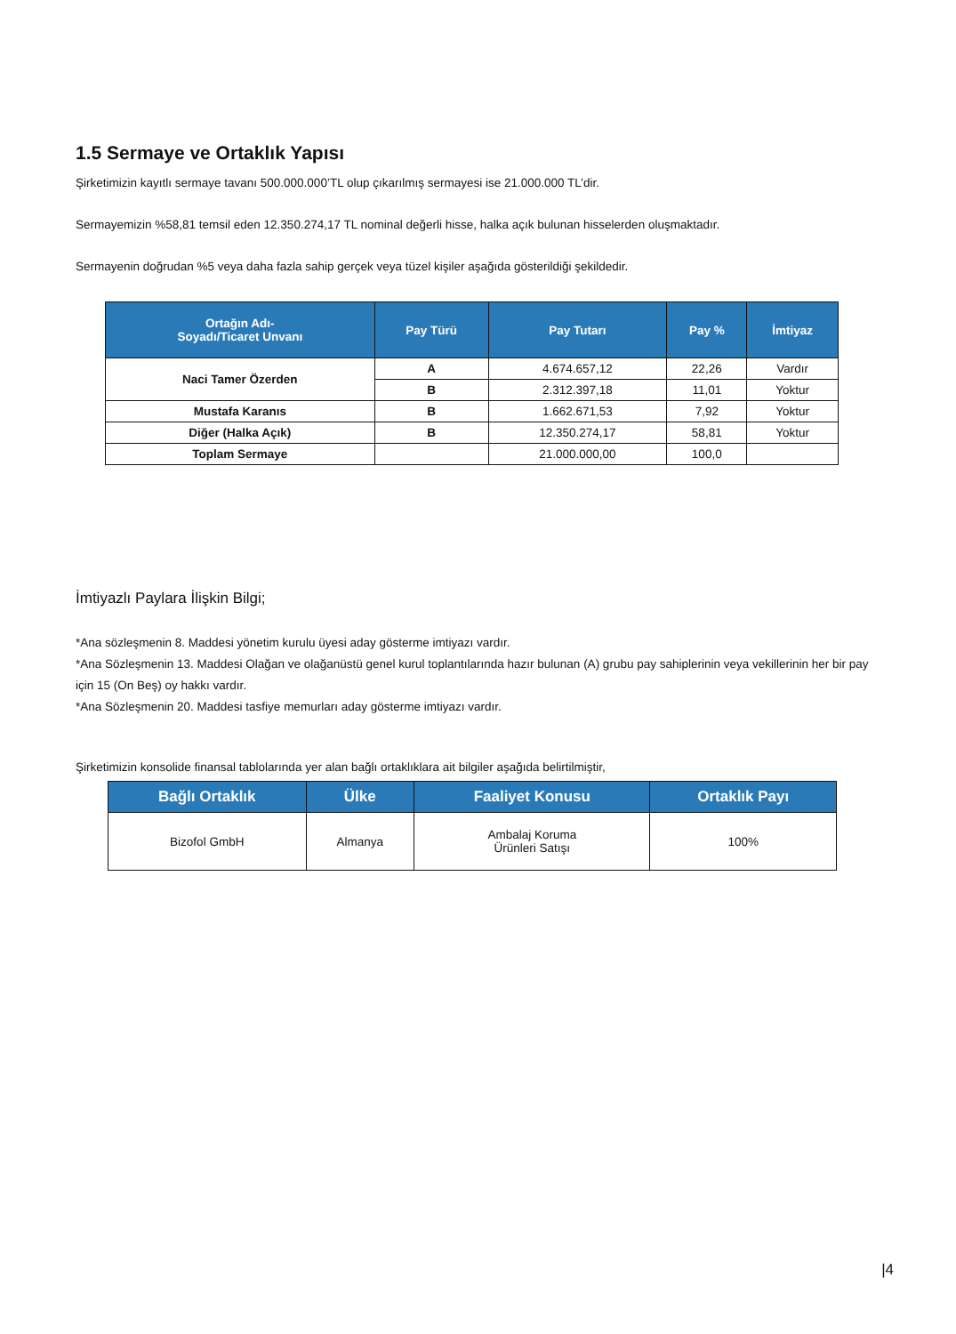1.5 Sermaye ve Ortaklık Yapısı
Şirketimizin kayıtlı sermaye tavanı 500.000.000’TL olup çıkarılmış sermayesi ise 21.000.000 TL’dir.
Sermayemizin %58,81 temsil eden 12.350.274,17 TL nominal değerli hisse, halka açık bulunan hisselerden oluşmaktadır.
Sermayenin doğrudan %5 veya daha fazla sahip gerçek veya tüzel kişiler aşağıda gösterildiği şekildedir.
| Ortağın Adı- Soyadı/Ticaret Unvanı | Pay Türü | Pay Tutarı | Pay % | İmtiyaz |
| --- | --- | --- | --- | --- |
| Naci Tamer Özerden | A | 4.674.657,12 | 22,26 | Vardır |
| | B | 2.312.397,18 | 11,01 | Yoktur |
| Mustafa Karanıs | B | 1.662.671,53 | 7,92 | Yoktur |
| Diğer (Halka Açık) | B | 12.350.274,17 | 58,81 | Yoktur |
| Toplam Sermaye | | 21.000.000,00 | 100,0 | |
İmtiyazlı Paylara İlişkin Bilgi;
*Ana sözleşmenin 8. Maddesi yönetim kurulu üyesi aday gösterme imtiyazı vardır.
*Ana Sözleşmenin 13. Maddesi Olağan ve olağanüstü genel kurul toplantılarında hazır bulunan (A) grubu pay sahiplerinin veya vekillerinin her bir pay için 15 (On Beş) oy hakkı vardır.
*Ana Sözleşmenin 20. Maddesi tasfiye memurları aday gösterme imtiyazı vardır.
Şirketimizin konsolide finansal tablolarında yer alan bağlı ortaklıklara ait bilgiler aşağıda belirtilmiştir,
| Bağlı Ortaklık | Ülke | Faaliyet Konusu | Ortaklık Payı |
| --- | --- | --- | --- |
| Bizofol GmbH | Almanya | Ambalaj Koruma Ürünleri Satışı | 100% |
|4